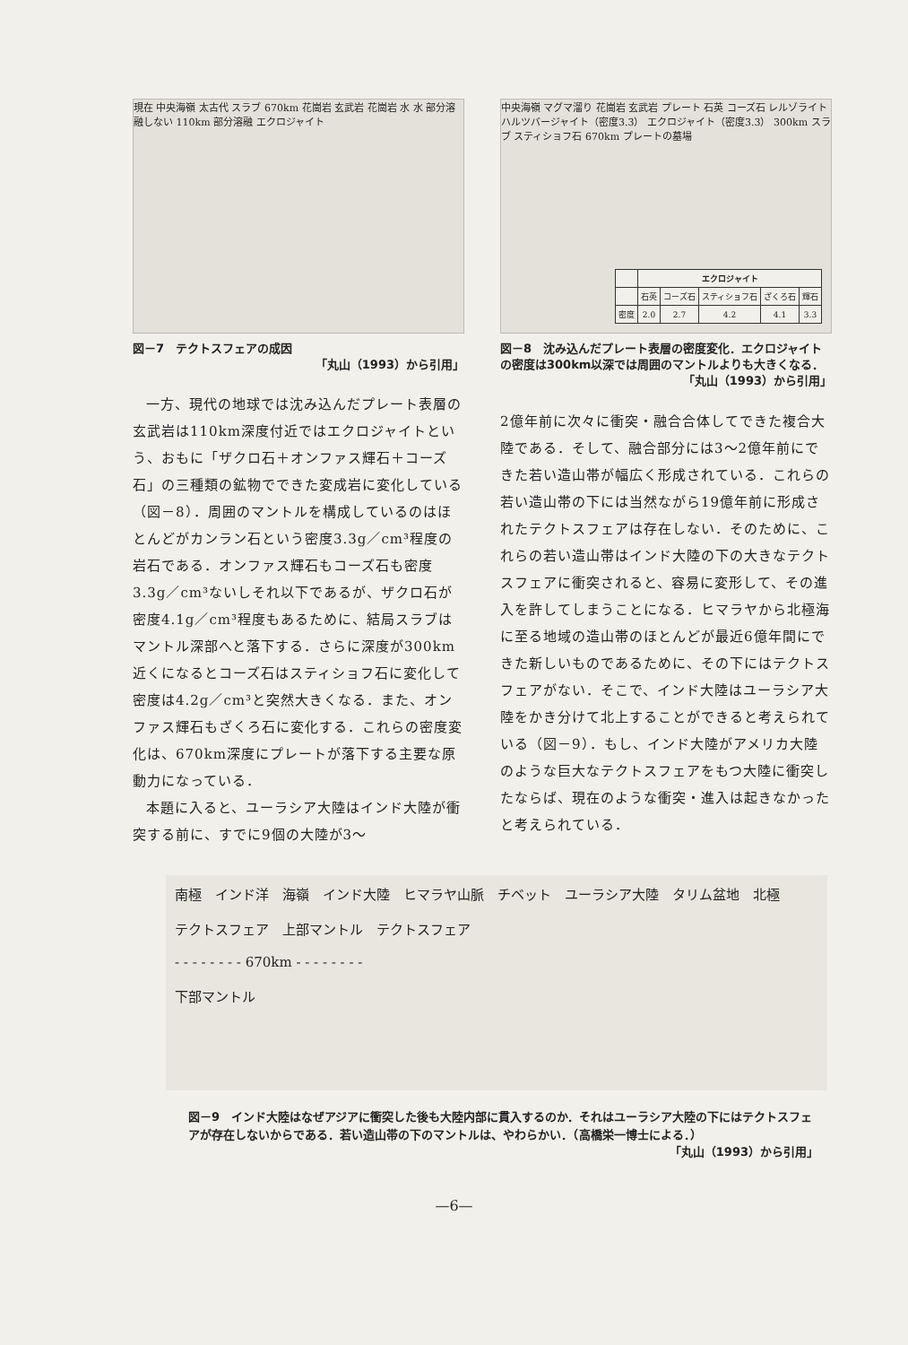現在 中央海嶺 太古代 スラブ 670km 花崗岩 玄武岩 花崗岩 水 水 部分溶融しない 110km 部分溶融 エクロジャイト
図－7　テクトスフェアの成因
「丸山（1993）から引用」
一方、現代の地球では沈み込んだプレート表層の玄武岩は110km深度付近ではエクロジャイトという、おもに「ザクロ石＋オンファス輝石＋コーズ石」の三種類の鉱物でできた変成岩に変化している（図－8）．周囲のマントルを構成しているのはほとんどがカンラン石という密度3.3g／cm³程度の岩石である．オンファス輝石もコーズ石も密度3.3g／cm³ないしそれ以下であるが、ザクロ石が密度4.1g／cm³程度もあるために、結局スラブはマントル深部へと落下する．さらに深度が300km近くになるとコーズ石はスティショフ石に変化して密度は4.2g／cm³と突然大きくなる．また、オンファス輝石もざくろ石に変化する．これらの密度変化は、670km深度にプレートが落下する主要な原動力になっている．
本題に入ると、ユーラシア大陸はインド大陸が衝突する前に、すでに9個の大陸が3～
中央海嶺 マグマ溜り 花崗岩 玄武岩 プレート 石英 コーズ石 レルゾライト ハルツバージャイト（密度3.3） エクロジャイト（密度3.3） 300km スラブ スティショフ石 670km プレートの墓場
| | エクロジャイト | | | | |
| --- | --- | --- | --- | --- | --- |
| | 石英 | コーズ石 | スティショフ石 | ざくろ石 | 輝石 |
| 密度 | 2.0 | 2.7 | 4.2 | 4.1 | 3.3 |
図－8　沈み込んだプレート表層の密度変化．エクロジャイトの密度は300km以深では周囲のマントルよりも大きくなる．
「丸山（1993）から引用」
2億年前に次々に衝突・融合合体してできた複合大陸である．そして、融合部分には3～2億年前にできた若い造山帯が幅広く形成されている．これらの若い造山帯の下には当然ながら19億年前に形成されたテクトスフェアは存在しない．そのために、これらの若い造山帯はインド大陸の下の大きなテクトスフェアに衝突されると、容易に変形して、その進入を許してしまうことになる．ヒマラヤから北極海に至る地域の造山帯のほとんどが最近6億年間にできた新しいものであるために、その下にはテクトスフェアがない．そこで、インド大陸はユーラシア大陸をかき分けて北上することができると考えられている（図－9）．もし、インド大陸がアメリカ大陸のような巨大なテクトスフェアをもつ大陸に衝突したならば、現在のような衝突・進入は起きなかったと考えられている．
南極　インド洋　海嶺　インド大陸　ヒマラヤ山脈　チベット　ユーラシア大陸　タリム盆地　北極
テクトスフェア　上部マントル　テクトスフェア
- - - - - - - - 670km - - - - - - - -
下部マントル
図－9　インド大陸はなぜアジアに衝突した後も大陸内部に貫入するのか．それはユーラシア大陸の下にはテクトスフェアが存在しないからである．若い造山帯の下のマントルは、やわらかい．（高橋栄一博士による．）
「丸山（1993）から引用」
—6—